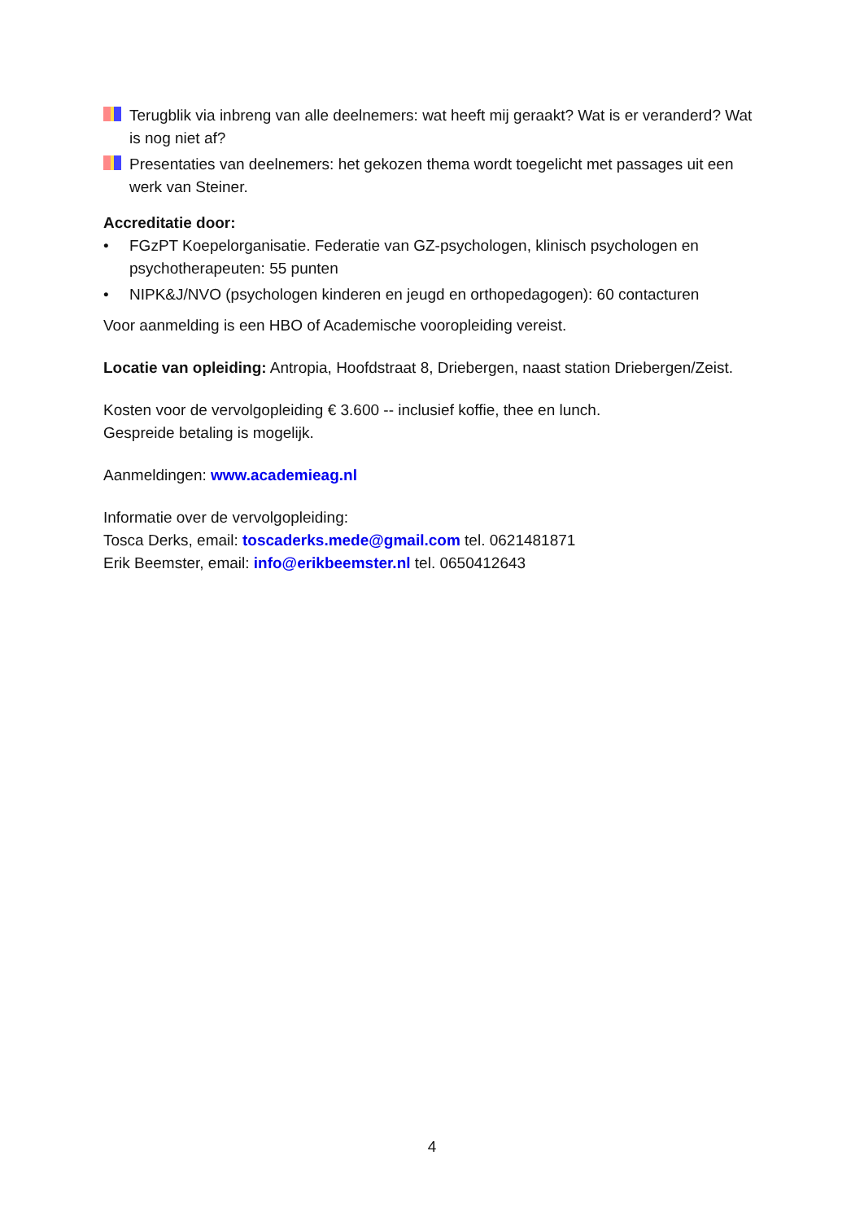Terugblik via inbreng van alle deelnemers: wat heeft mij geraakt? Wat is er veranderd? Wat is nog niet af?
Presentaties van deelnemers: het gekozen thema wordt toegelicht met passages uit een werk van Steiner.
Accreditatie door:
• FGzPT Koepelorganisatie. Federatie van GZ-psychologen, klinisch psychologen en psychotherapeuten: 55 punten
• NIPK&J/NVO (psychologen kinderen en jeugd en orthopedagogen): 60 contacturen
Voor aanmelding is een HBO of Academische vooropleiding vereist.
Locatie van opleiding: Antropia, Hoofdstraat 8, Driebergen, naast station Driebergen/Zeist.
Kosten voor de vervolgopleiding € 3.600 -- inclusief koffie, thee en lunch.
Gespreide betaling is mogelijk.
Aanmeldingen: www.academieag.nl
Informatie over de vervolgopleiding:
Tosca Derks, email: toscaderks.mede@gmail.com tel. 0621481871
Erik Beemster, email: info@erikbeemster.nl tel. 0650412643
4